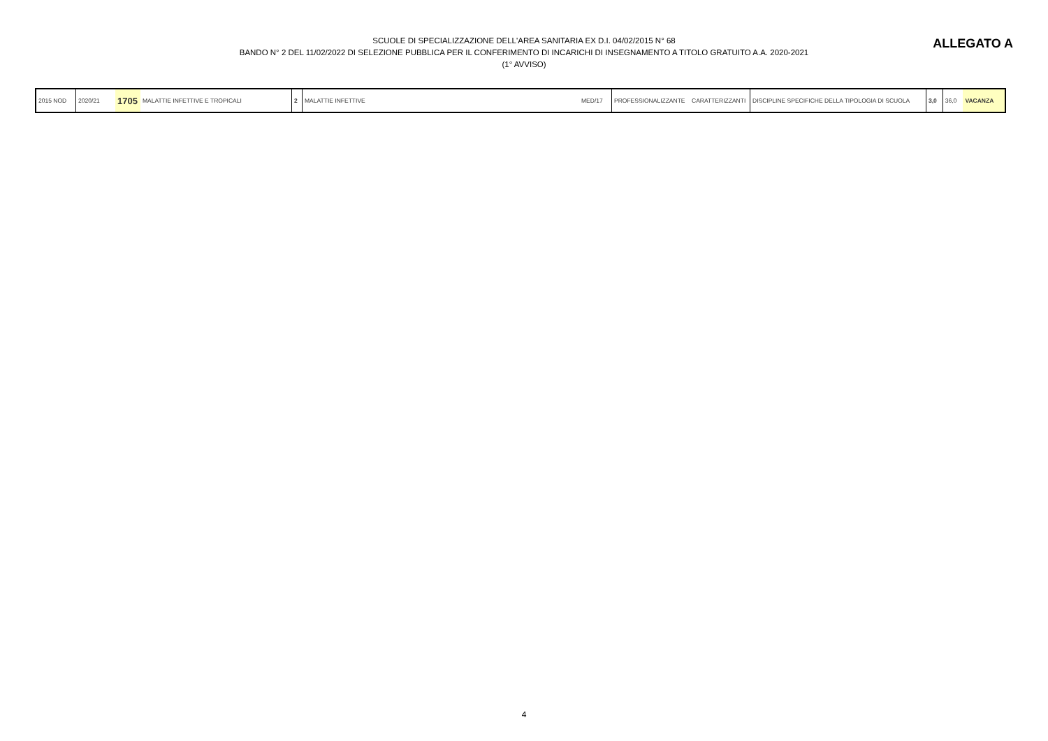SCUOLE DI SPECIALIZZAZIONE DELL'AREA SANITARIA EX D.I. 04/02/2015 N° 68
BANDO N° 2 DEL 11/02/2022 DI SELEZIONE PUBBLICA PER IL CONFERIMENTO DI INCARICHI DI INSEGNAMENTO A TITOLO GRATUITO A.A. 2020-2021
(1° AVVISO)
ALLEGATO A
| 2015 NOD | 2020/21 | 1705 | MALATTIE INFETTIVE E TROPICALI | 2 | MALATTIE INFETTIVE | MED/17 | PROFESSIONALIZZANTE | CARATTERIZZANTI | DISCIPLINE SPECIFICHE DELLA TIPOLOGIA DI SCUOLA | 3,0 | 36,0 | VACANZA |
4